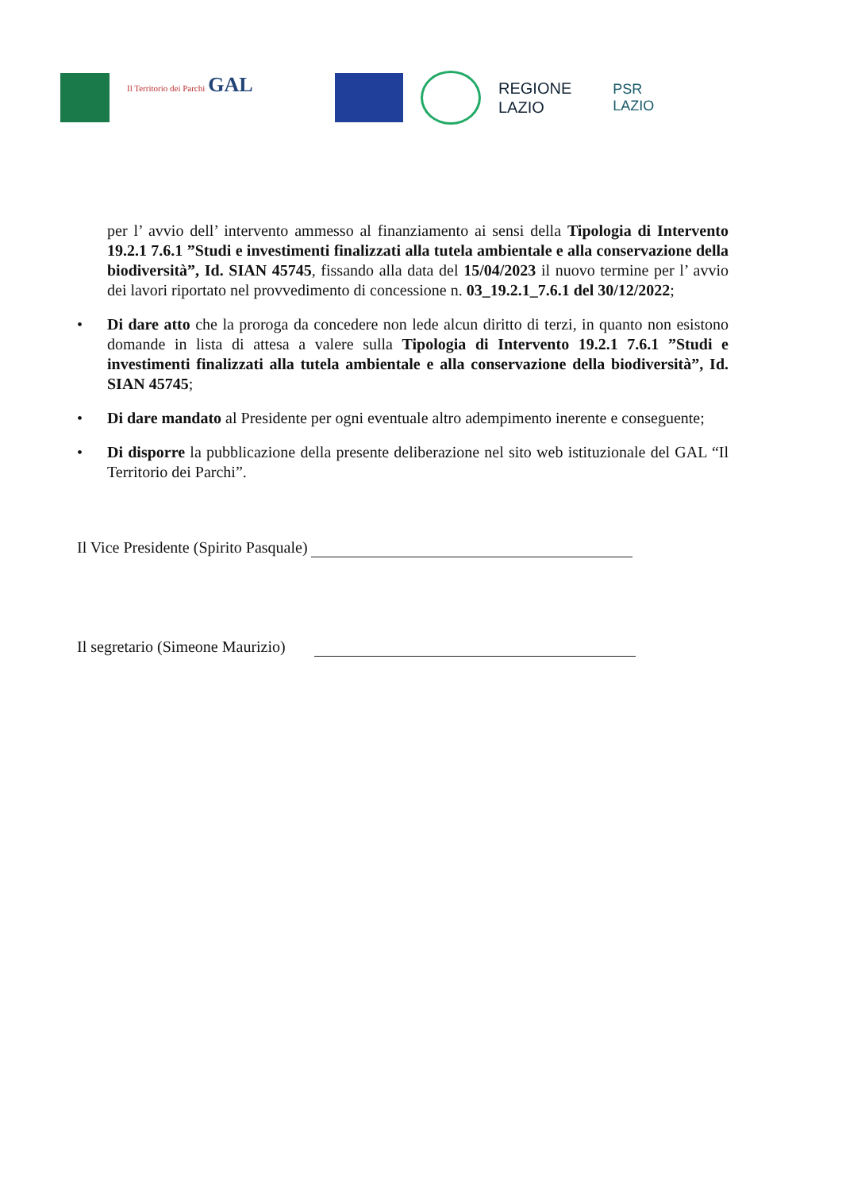Il Territorio dei Parchi GAL
REGIONE
LAZIO
PSR
LAZIO
per l’ avvio dell’ intervento ammesso al finanziamento ai sensi della Tipologia di Intervento 19.2.1 7.6.1 ”Studi e investimenti finalizzati alla tutela ambientale e alla conservazione della biodiversità”, Id. SIAN 45745, fissando alla data del 15/04/2023 il nuovo termine per l’ avvio dei lavori riportato nel provvedimento di concessione n. 03_19.2.1_7.6.1 del 30/12/2022;
• Di dare atto che la proroga da concedere non lede alcun diritto di terzi, in quanto non esistono domande in lista di attesa a valere sulla Tipologia di Intervento 19.2.1 7.6.1 ”Studi e investimenti finalizzati alla tutela ambientale e alla conservazione della biodiversità”, Id. SIAN 45745;
• Di dare mandato al Presidente per ogni eventuale altro adempimento inerente e conseguente;
• Di disporre la pubblicazione della presente deliberazione nel sito web istituzionale del GAL “Il Territorio dei Parchi”.
Il Vice Presidente (Spirito Pasquale)
Il segretario (Simeone Maurizio)